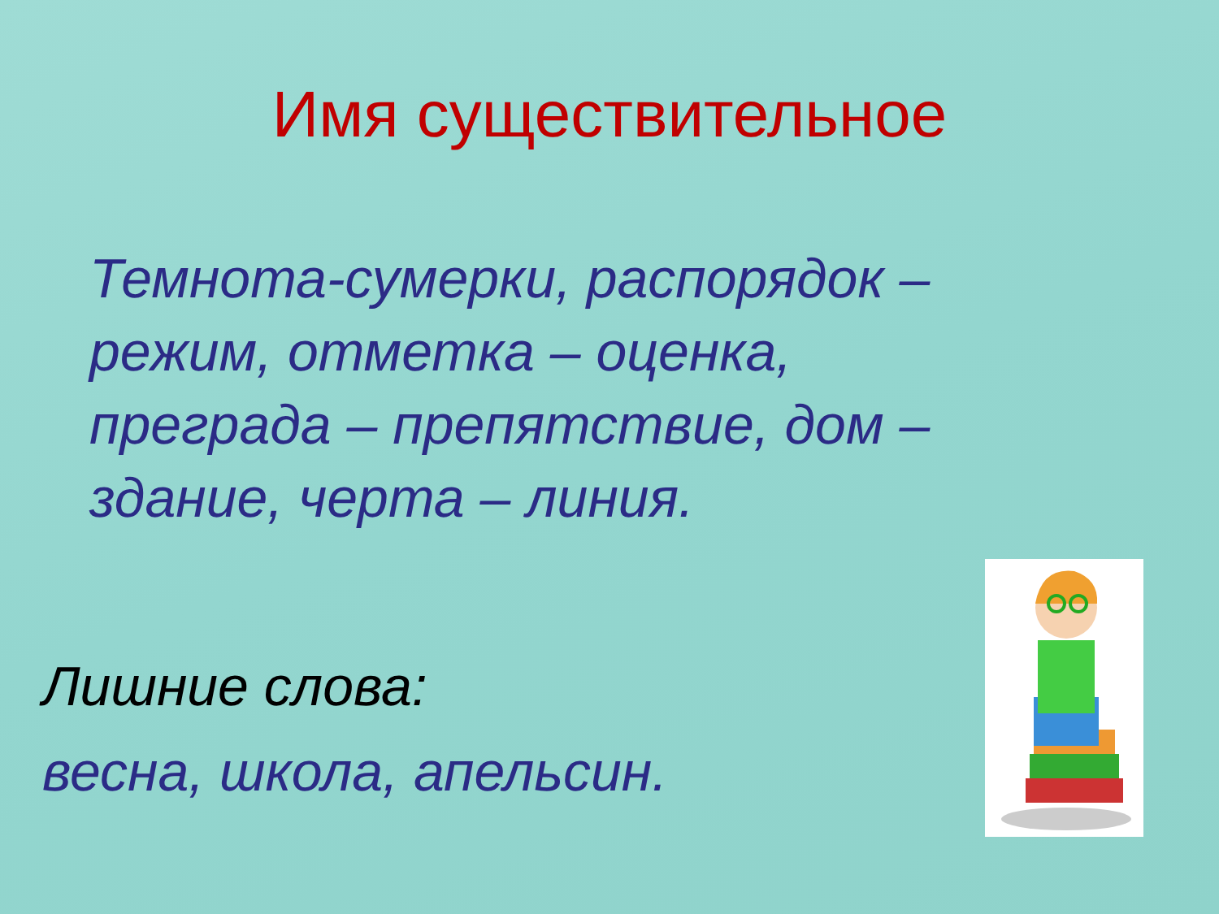Имя существительное
Темнота-сумерки, распорядок – режим, отметка – оценка, преграда – препятствие, дом – здание, черта – линия.
Лишние слова:
весна, школа, апельсин.